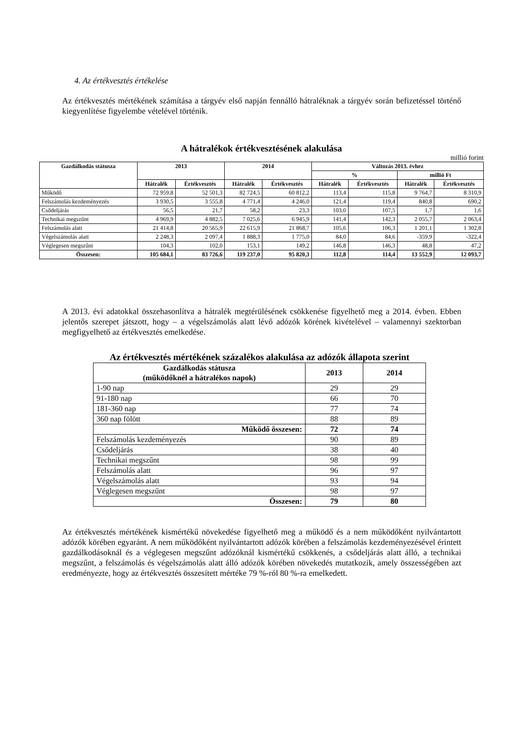4. Az értékvesztés értékelése
Az értékvesztés mértékének számítása a tárgyév első napján fennálló hátraléknak a tárgyév során befizetéssel történő kiegyenlítése figyelembe vételével történik.
A hátralékok értékvesztésének alakulása
millió forint
| Gazdálkodás státusza | 2013 | | 2014 | | Változás 2013. évhez | | | |
| --- | --- | --- | --- | --- | --- | --- | --- | --- |
| | | | | | % | | millió Ft | |
| | Hátralék | Értékvesztés | Hátralék | Értékvesztés | Hátralék | Értékvesztés | Hátralék | Értékvesztés |
| Működő | 72 959,8 | 52 501,3 | 82 724,5 | 60 812,2 | 113,4 | 115,8 | 9 764,7 | 8 310,9 |
| Felszámolás kezdeményezés | 3 930,5 | 3 555,8 | 4 771,4 | 4 246,0 | 121,4 | 119,4 | 840,8 | 690,2 |
| Csődeljárás | 56,5 | 21,7 | 58,2 | 23,3 | 103,0 | 107,5 | 1,7 | 1,6 |
| Technikai megszűnt | 4 969,9 | 4 882,5 | 7 025,6 | 6 945,9 | 141,4 | 142,3 | 2 055,7 | 2 063,4 |
| Felszámolás alatt | 21 414,8 | 20 565,9 | 22 615,9 | 21 868,7 | 105,6 | 106,3 | 1 201,1 | 1 302,8 |
| Végelszámolás alatt | 2 248,3 | 2 097,4 | 1 888,3 | 1 775,0 | 84,0 | 84,6 | -359,9 | -322,4 |
| Véglegesen megszűnt | 104,3 | 102,0 | 153,1 | 149,2 | 146,8 | 146,3 | 48,8 | 47,2 |
| Összesen: | 105 684,1 | 83 726,6 | 119 237,0 | 95 820,3 | 112,8 | 114,4 | 13 552,9 | 12 093,7 |
A 2013. évi adatokkal összehasonlítva a hátralék megtérülésének csökkenése figyelhető meg a 2014. évben. Ebben jelentős szerepet játszott, hogy – a végelszámolás alatt lévő adózók körének kivételével – valamennyi szektorban megfigyelhető az értékvesztés emelkedése.
Az értékvesztés mértékének százalékos alakulása az adózók állapota szerint
| Gazdálkodás státusza (működőknél a hátralékos napok) | 2013 | 2014 |
| --- | --- | --- |
| 1-90 nap | 29 | 29 |
| 91-180 nap | 66 | 70 |
| 181-360 nap | 77 | 74 |
| 360 nap fölött | 88 | 89 |
| Működő összesen: | 72 | 74 |
| Felszámolás kezdeményezés | 90 | 89 |
| Csődeljárás | 38 | 40 |
| Technikai megszűnt | 98 | 99 |
| Felszámolás alatt | 96 | 97 |
| Végelszámolás alatt | 93 | 94 |
| Véglegesen megszűnt | 98 | 97 |
| Összesen: | 79 | 80 |
Az értékvesztés mértékének kismértékű növekedése figyelhető meg a működő és a nem működőként nyilvántartott adózók körében egyaránt. A nem működőként nyilvántartott adózók körében a felszámolás kezdeményezésével érintett gazdálkodásoknál és a véglegesen megszűnt adózóknál kismértékű csökkenés, a csődeljárás alatt álló, a technikai megszűnt, a felszámolás és végelszámolás alatt álló adózók körében növekedés mutatkozik, amely összességében azt eredményezte, hogy az értékvesztés összesített mértéke 79 %-ról 80 %-ra emelkedett.